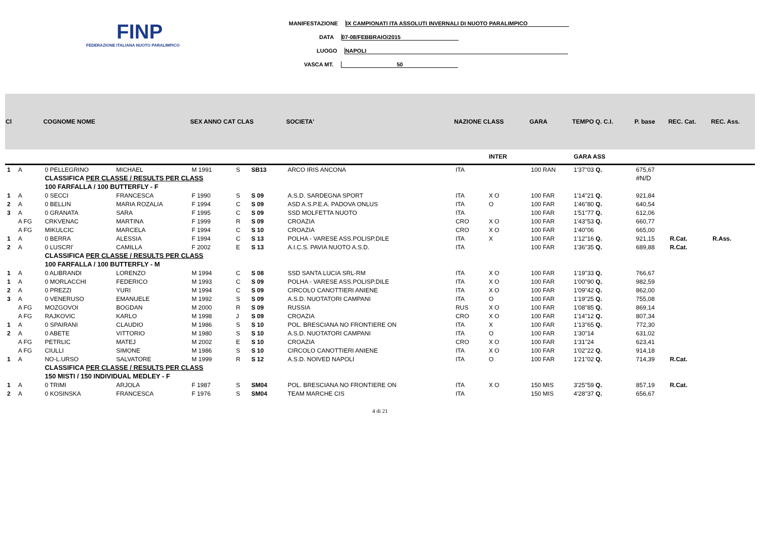FINP
FEDERAZIONE ITALIANA NUOTO PARALIMPICO
MANIFESTAZIONE IX CAMPIONATI ITA ASSOLUTI INVERNALI DI NUOTO PARALIMPICO
DATA 07-08/FEBBRAIO/2015
LUOGO NAPOLI
VASCA MT. 50
| Cl | | COGNOME NOME | | SEX ANNO CAT CLAS | | | SOCIETA' | NAZIONE CLASS | | GARA | TEMPO Q. C.I. | P. base | REC. Cat. | REC. Ass. |
| --- | --- | --- | --- | --- | --- | --- | --- | --- | --- | --- | --- | --- | --- | --- |
| | | | | | | | | | INTER | | GARA ASS | | | |
| 1 | A | 0 PELLEGRINO | MICHAEL | M 1991 | S | SB13 | ARCO IRIS ANCONA | ITA | | 100 RAN | 1'37"03 Q. | 675,67 | | |
| | | CLASSIFICA PER CLASSE / RESULTS PER CLASS | | | | | | | | | | #N/D | | |
| | | 100 FARFALLA / 100 BUTTERFLY - F | | | | | | | | | | | | |
| 1 | A | 0 SECCI | FRANCESCA | F 1990 | S | S 09 | A.S.D. SARDEGNA SPORT | ITA | X O | 100 FAR | 1'14"21 Q. | 921,84 | | |
| 2 | A | 0 BELLIN | MARIA ROZALIA | F 1994 | C | S 09 | ASD A.S.P.E.A. PADOVA ONLUS | ITA | O | 100 FAR | 1'46"80 Q. | 640,54 | | |
| 3 | A | 0 GRANATA | SARA | F 1995 | C | S 09 | SSD MOLFETTA NUOTO | ITA | | 100 FAR | 1'51"77 Q. | 612,06 | | |
| | A FG | CRKVENAC | MARTINA | F 1999 | R | S 09 | CROAZIA | CRO | X O | 100 FAR | 1'43"53 Q. | 660,77 | | |
| | A FG | MIKULCIC | MARCELA | F 1994 | C | S 10 | CROAZIA | CRO | X O | 100 FAR | 1'40"06 | 665,00 | | |
| 1 | A | 0 BERRA | ALESSIA | F 1994 | C | S 13 | POLHA - VARESE ASS.POLISP.DILE | ITA | X | 100 FAR | 1'12"16 Q. | 921,15 | R.Cat. | R.Ass. |
| 2 | A | 0 LUSCRI' | CAMILLA | F 2002 | E | S 13 | A.I.C.S. PAVIA NUOTO A.S.D. | ITA | | 100 FAR | 1'36"35 Q. | 689,88 | R.Cat. | |
| | | CLASSIFICA PER CLASSE / RESULTS PER CLASS | | | | | | | | | | | | |
| | | 100 FARFALLA / 100 BUTTERFLY - M | | | | | | | | | | | | |
| 1 | A | 0 ALIBRANDI | LORENZO | M 1994 | C | S 08 | SSD SANTA LUCIA SRL-RM | ITA | X O | 100 FAR | 1'19"33 Q. | 766,67 | | |
| 1 | A | 0 MORLACCHI | FEDERICO | M 1993 | C | S 09 | POLHA - VARESE ASS.POLISP.DILE | ITA | X O | 100 FAR | 1'00"90 Q. | 982,59 | | |
| 2 | A | 0 PREZZI | YURI | M 1994 | C | S 09 | CIRCOLO CANOTTIERI ANIENE | ITA | X O | 100 FAR | 1'09"42 Q. | 862,00 | | |
| 3 | A | 0 VENERUSO | EMANUELE | M 1992 | S | S 09 | A.S.D. NUOTATORI CAMPANI | ITA | O | 100 FAR | 1'19"25 Q. | 755,08 | | |
| | A FG | MOZGOVOI | BOGDAN | M 2000 | R | S 09 | RUSSIA | RUS | X O | 100 FAR | 1'08"85 Q. | 869,14 | | |
| | A FG | RAJKOVIC | KARLO | M 1998 | J | S 09 | CROAZIA | CRO | X O | 100 FAR | 1'14"12 Q. | 807,34 | | |
| 1 | A | 0 SPAIRANI | CLAUDIO | M 1986 | S | S 10 | POL. BRESCIANA NO FRONTIERE ON | ITA | X | 100 FAR | 1'13"65 Q. | 772,30 | | |
| 2 | A | 0 ABETE | VITTORIO | M 1980 | S | S 10 | A.S.D. NUOTATORI CAMPANI | ITA | O | 100 FAR | 1'30"14 | 631,02 | | |
| | A FG | PETRLIC | MATEJ | M 2002 | E | S 10 | CROAZIA | CRO | X O | 100 FAR | 1'31"24 | 623,41 | | |
| | A FG | CIULLI | SIMONE | M 1986 | S | S 10 | CIRCOLO CANOTTIERI ANIENE | ITA | X O | 100 FAR | 1'02"22 Q. | 914,18 | | |
| 1 | A | NO-L.URSO | SALVATORE | M 1999 | R | S 12 | A.S.D. NOIVED NAPOLI | ITA | O | 100 FAR | 1'21"02 Q. | 714,39 | R.Cat. | |
| | | CLASSIFICA PER CLASSE / RESULTS PER CLASS | | | | | | | | | | | | |
| | | 150 MISTI / 150 INDIVIDUAL MEDLEY - F | | | | | | | | | | | | |
| 1 | A | 0 TRIMI | ARJOLA | F 1987 | S | SM04 | POL. BRESCIANA NO FRONTIERE ON | ITA | X O | 150 MIS | 3'25"59 Q. | 857,19 | R.Cat. | |
| 2 | A | 0 KOSINSKA | FRANCESCA | F 1976 | S | SM04 | TEAM MARCHE CIS | ITA | | 150 MIS | 4'28"37 Q. | 656,67 | | |
4 di 21